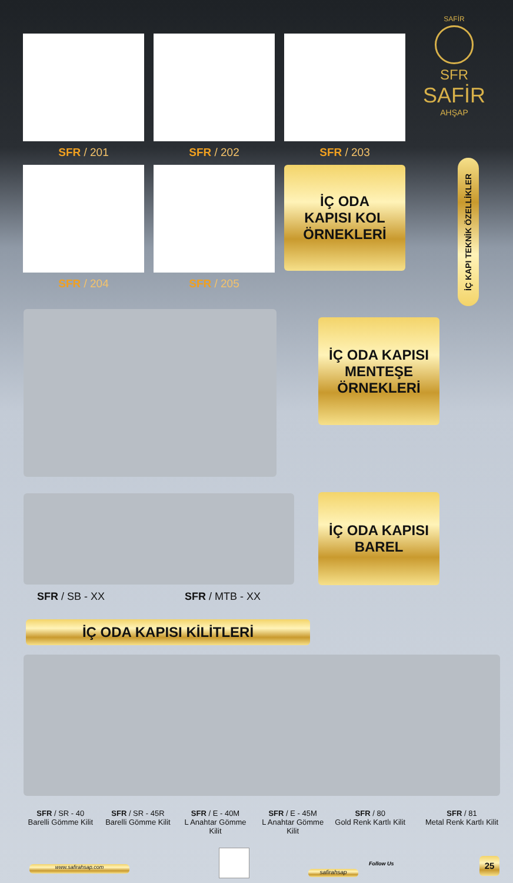SAFİR
SFR
SAFİR
AHŞAP
İÇ KAPI TEKNİK ÖZELLİKLER
SFR / 201 SFR / 202 SFR / 203
İÇ ODA
KAPISI KOL
ÖRNEKLERİ
SFR / 204 SFR / 205
İÇ ODA KAPISI
MENTEŞE
ÖRNEKLERİ
İÇ ODA KAPISI
BAREL
SFR / SB - XX SFR / MTB - XX
İÇ ODA KAPISI KİLİTLERİ
SFR / SR - 40
Barelli Gömme Kilit
SFR / SR - 45R
Barelli Gömme Kilit
SFR / E - 40M
L Anahtar Gömme Kilit
SFR / E - 45M
L Anahtar Gömme Kilit
SFR / 80
Gold Renk Kartlı Kilit
SFR / 81
Metal Renk Kartlı Kilit
www.safirahsap.com
Follow Us
safirahsap
25